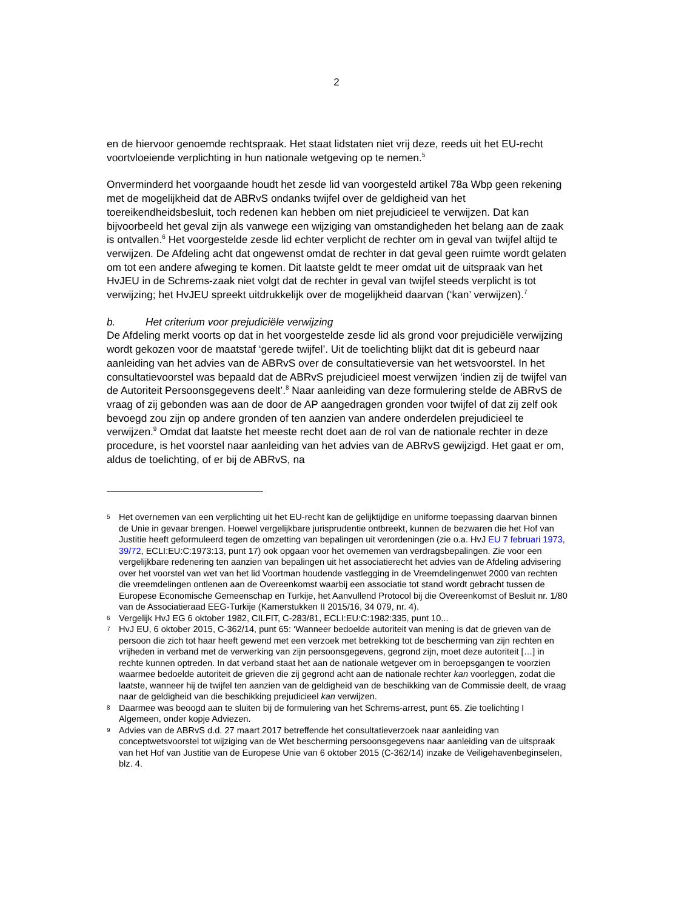2
en de hiervoor genoemde rechtspraak. Het staat lidstaten niet vrij deze, reeds uit het EU-recht voortvloeiende verplichting in hun nationale wetgeving op te nemen.<sup>5</sup>
Onverminderd het voorgaande houdt het zesde lid van voorgesteld artikel 78a Wbp geen rekening met de mogelijkheid dat de ABRvS ondanks twijfel over de geldigheid van het toereikendheidsbesluit, toch redenen kan hebben om niet prejudicieel te verwijzen. Dat kan bijvoorbeeld het geval zijn als vanwege een wijziging van omstandigheden het belang aan de zaak is ontvallen.<sup>6</sup> Het voorgestelde zesde lid echter verplicht de rechter om in geval van twijfel altijd te verwijzen. De Afdeling acht dat ongewenst omdat de rechter in dat geval geen ruimte wordt gelaten om tot een andere afweging te komen. Dit laatste geldt te meer omdat uit de uitspraak van het HvJEU in de Schrems-zaak niet volgt dat de rechter in geval van twijfel steeds verplicht is tot verwijzing; het HvJEU spreekt uitdrukkelijk over de mogelijkheid daarvan (‘kan’ verwijzen).<sup>7</sup>
b. Het criterium voor prejudiciële verwijzing
De Afdeling merkt voorts op dat in het voorgestelde zesde lid als grond voor prejudiciële verwijzing wordt gekozen voor de maatstaf ‘gerede twijfel’. Uit de toelichting blijkt dat dit is gebeurd naar aanleiding van het advies van de ABRvS over de consultatieversie van het wetsvoorstel. In het consultatievoorstel was bepaald dat de ABRvS prejudicieel moest verwijzen ‘indien zij de twijfel van de Autoriteit Persoonsgegevens deelt’.<sup>8</sup> Naar aanleiding van deze formulering stelde de ABRvS de vraag of zij gebonden was aan de door de AP aangedragen gronden voor twijfel of dat zij zelf ook bevoegd zou zijn op andere gronden of ten aanzien van andere onderdelen prejudicieel te verwijzen.<sup>9</sup> Omdat dat laatste het meeste recht doet aan de rol van de nationale rechter in deze procedure, is het voorstel naar aanleiding van het advies van de ABRvS gewijzigd. Het gaat er om, aldus de toelichting, of er bij de ABRvS, na
5
Het overnemen van een verplichting uit het EU-recht kan de gelijktijdige en uniforme toepassing daarvan binnen de Unie in gevaar brengen. Hoewel vergelijkbare jurisprudentie ontbreekt, kunnen de bezwaren die het Hof van Justitie heeft geformuleerd tegen de omzetting van bepalingen uit verordeningen (zie o.a. HvJ EU 7 februari 1973, 39/72, ECLI:EU:C:1973:13, punt 17) ook opgaan voor het overnemen van verdragsbepalingen. Zie voor een vergelijkbare redenering ten aanzien van bepalingen uit het associatierecht het advies van de Afdeling advisering over het voorstel van wet van het lid Voortman houdende vastlegging in de Vreemdelingenwet 2000 van rechten die vreemdelingen ontlenen aan de Overeenkomst waarbij een associatie tot stand wordt gebracht tussen de Europese Economische Gemeenschap en Turkije, het Aanvullend Protocol bij die Overeenkomst of Besluit nr. 1/80 van de Associatieraad EEG-Turkije (Kamerstukken II 2015/16, 34 079, nr. 4).
6
Vergelijk HvJ EG 6 oktober 1982, CILFIT, C-283/81, ECLI:EU:C:1982:335, punt 10...
7
HvJ EU, 6 oktober 2015, C-362/14, punt 65: ‘Wanneer bedoelde autoriteit van mening is dat de grieven van de persoon die zich tot haar heeft gewend met een verzoek met betrekking tot de bescherming van zijn rechten en vrijheden in verband met de verwerking van zijn persoonsgegevens, gegrond zijn, moet deze autoriteit […] in rechte kunnen optreden. In dat verband staat het aan de nationale wetgever om in beroepsgangen te voorzien waarmee bedoelde autoriteit de grieven die zij gegrond acht aan de nationale rechter kan voorleggen, zodat die laatste, wanneer hij de twijfel ten aanzien van de geldigheid van de beschikking van de Commissie deelt, de vraag naar de geldigheid van die beschikking prejudicieel kan verwijzen.
8
Daarmee was beoogd aan te sluiten bij de formulering van het Schrems-arrest, punt 65. Zie toelichting I Algemeen, onder kopje Adviezen.
9
Advies van de ABRvS d.d. 27 maart 2017 betreffende het consultatieverzoek naar aanleiding van conceptwetsvoorstel tot wijziging van de Wet bescherming persoonsgegevens naar aanleiding van de uitspraak van het Hof van Justitie van de Europese Unie van 6 oktober 2015 (C-362/14) inzake de Veiligehavenbeginselen, blz. 4.